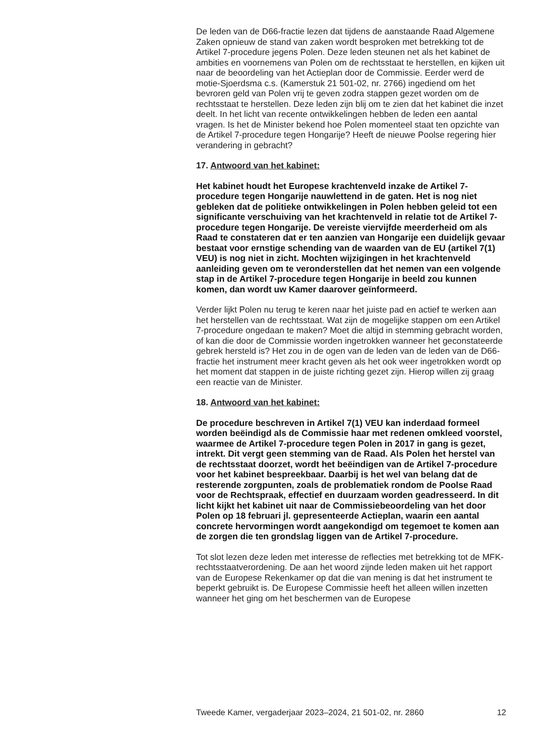De leden van de D66-fractie lezen dat tijdens de aanstaande Raad Algemene Zaken opnieuw de stand van zaken wordt besproken met betrekking tot de Artikel 7-procedure jegens Polen. Deze leden steunen net als het kabinet de ambities en voornemens van Polen om de rechtsstaat te herstellen, en kijken uit naar de beoordeling van het Actieplan door de Commissie. Eerder werd de motie-Sjoerdsma c.s. (Kamerstuk 21 501-02, nr. 2766) ingediend om het bevroren geld van Polen vrij te geven zodra stappen gezet worden om de rechtsstaat te herstellen. Deze leden zijn blij om te zien dat het kabinet die inzet deelt. In het licht van recente ontwikkelingen hebben de leden een aantal vragen. Is het de Minister bekend hoe Polen momenteel staat ten opzichte van de Artikel 7-procedure tegen Hongarije? Heeft de nieuwe Poolse regering hier verandering in gebracht?
17. Antwoord van het kabinet:
Het kabinet houdt het Europese krachtenveld inzake de Artikel 7-procedure tegen Hongarije nauwlettend in de gaten. Het is nog niet gebleken dat de politieke ontwikkelingen in Polen hebben geleid tot een significante verschuiving van het krachtenveld in relatie tot de Artikel 7-procedure tegen Hongarije. De vereiste viervijfde meerderheid om als Raad te constateren dat er ten aanzien van Hongarije een duidelijk gevaar bestaat voor ernstige schending van de waarden van de EU (artikel 7(1) VEU) is nog niet in zicht. Mochten wijzigingen in het krachtenveld aanleiding geven om te veronderstellen dat het nemen van een volgende stap in de Artikel 7-procedure tegen Hongarije in beeld zou kunnen komen, dan wordt uw Kamer daarover geïnformeerd.
Verder lijkt Polen nu terug te keren naar het juiste pad en actief te werken aan het herstellen van de rechtsstaat. Wat zijn de mogelijke stappen om een Artikel 7-procedure ongedaan te maken? Moet die altijd in stemming gebracht worden, of kan die door de Commissie worden ingetrokken wanneer het geconstateerde gebrek hersteld is? Het zou in de ogen van de leden van de leden van de D66-fractie het instrument meer kracht geven als het ook weer ingetrokken wordt op het moment dat stappen in de juiste richting gezet zijn. Hierop willen zij graag een reactie van de Minister.
18. Antwoord van het kabinet:
De procedure beschreven in Artikel 7(1) VEU kan inderdaad formeel worden beëindigd als de Commissie haar met redenen omkleed voorstel, waarmee de Artikel 7-procedure tegen Polen in 2017 in gang is gezet, intrekt. Dit vergt geen stemming van de Raad. Als Polen het herstel van de rechtsstaat doorzet, wordt het beëindigen van de Artikel 7-procedure voor het kabinet bespreekbaar. Daarbij is het wel van belang dat de resterende zorgpunten, zoals de problematiek rondom de Poolse Raad voor de Rechtspraak, effectief en duurzaam worden geadresseerd. In dit licht kijkt het kabinet uit naar de Commissiebeoordeling van het door Polen op 18 februari jl. gepresenteerde Actieplan, waarin een aantal concrete hervormingen wordt aangekondigd om tegemoet te komen aan de zorgen die ten grondslag liggen van de Artikel 7-procedure.
Tot slot lezen deze leden met interesse de reflecties met betrekking tot de MFK-rechtsstaatverordening. De aan het woord zijnde leden maken uit het rapport van de Europese Rekenkamer op dat die van mening is dat het instrument te beperkt gebruikt is. De Europese Commissie heeft het alleen willen inzetten wanneer het ging om het beschermen van de Europese
Tweede Kamer, vergaderjaar 2023–2024, 21 501-02, nr. 2860 12